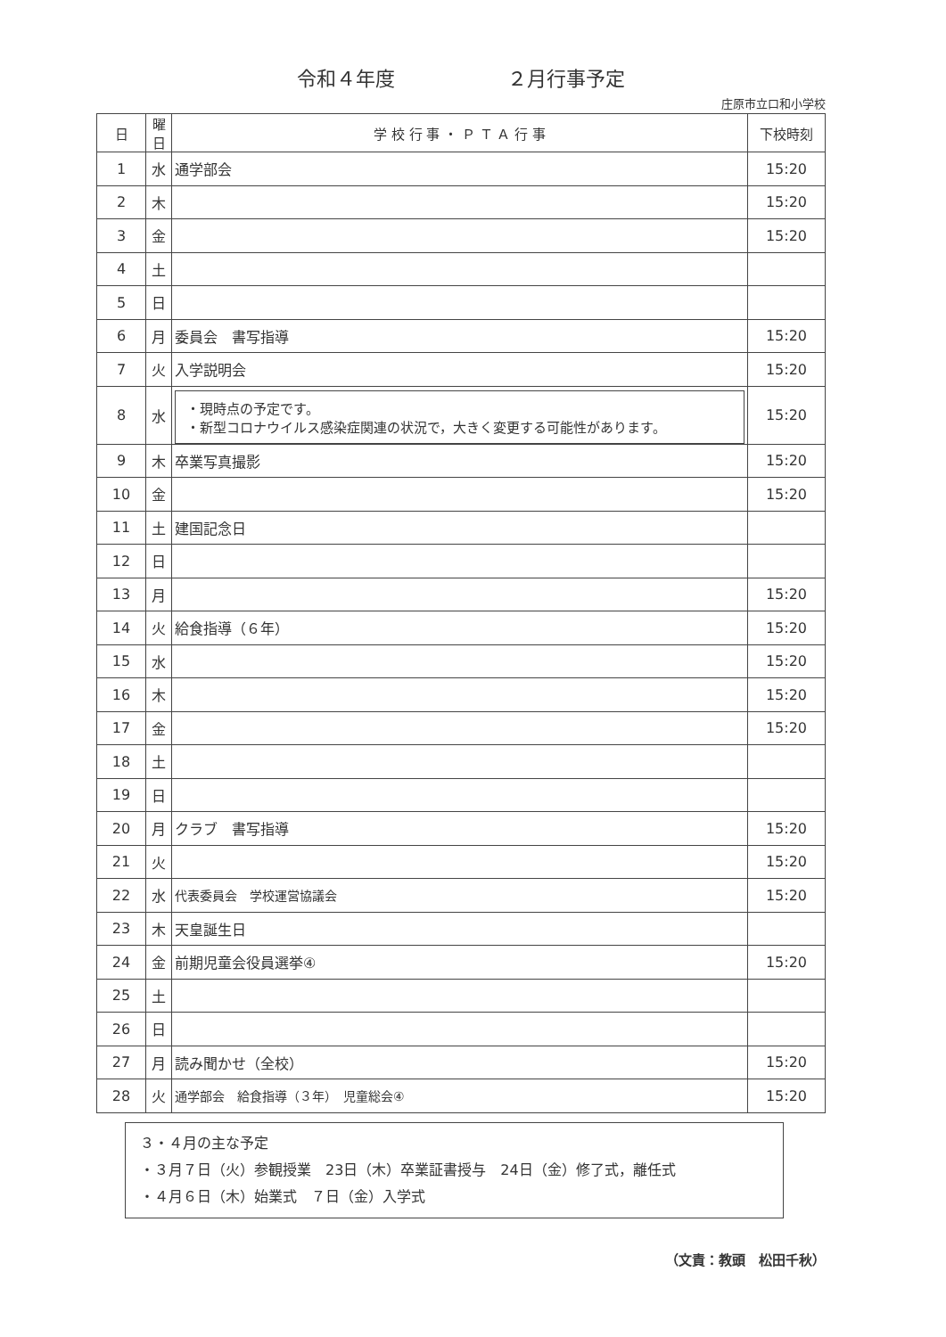令和４年度 ２月行事予定
庄原市立口和小学校
| 日 | 曜日 | 学 校 行 事 ・ Ｐ Ｔ Ａ 行 事 | 下校時刻 |
| --- | --- | --- | --- |
| 1 | 水 | 通学部会 | 15:20 |
| 2 | 木 | | 15:20 |
| 3 | 金 | | 15:20 |
| 4 | 土 | | |
| 5 | 日 | | |
| 6 | 月 | 委員会 書写指導 | 15:20 |
| 7 | 火 | 入学説明会 | 15:20 |
| 8 | 水 | ・現時点の予定です。 ・新型コロナウイルス感染症関連の状況で，大きく変更する可能性があります。 | 15:20 |
| 9 | 木 | 卒業写真撮影 | 15:20 |
| 10 | 金 | | 15:20 |
| 11 | 土 | 建国記念日 | |
| 12 | 日 | | |
| 13 | 月 | | 15:20 |
| 14 | 火 | 給食指導（６年） | 15:20 |
| 15 | 水 | | 15:20 |
| 16 | 木 | | 15:20 |
| 17 | 金 | | 15:20 |
| 18 | 土 | | |
| 19 | 日 | | |
| 20 | 月 | クラブ 書写指導 | 15:20 |
| 21 | 火 | | 15:20 |
| 22 | 水 | 代表委員会 学校運営協議会 | 15:20 |
| 23 | 木 | 天皇誕生日 | |
| 24 | 金 | 前期児童会役員選挙④ | 15:20 |
| 25 | 土 | | |
| 26 | 日 | | |
| 27 | 月 | 読み聞かせ（全校） | 15:20 |
| 28 | 火 | 通学部会 給食指導（３年） 児童総会④ | 15:20 |
３・４月の主な予定
・３月７日（火）参観授業　23日（木）卒業証書授与　24日（金）修了式，離任式
・４月６日（木）始業式　７日（金）入学式
（文責：教頭　松田千秋）